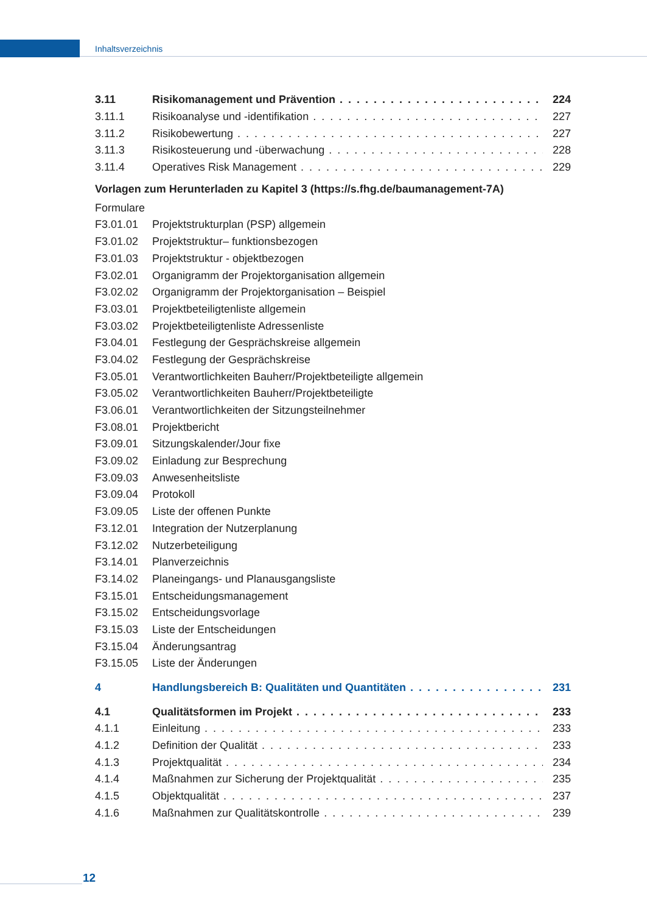Inhaltsverzeichnis
3.11 Risikomanagement und Prävention 224
3.11.1 Risikoanalyse und -identifikation 227
3.11.2 Risikobewertung 227
3.11.3 Risikosteuerung und -überwachung 228
3.11.4 Operatives Risk Management 229
Vorlagen zum Herunterladen zu Kapitel 3 (https://s.fhg.de/baumanagement-7A)
Formulare
F3.01.01 Projektstrukturplan (PSP) allgemein
F3.01.02 Projektstruktur– funktionsbezogen
F3.01.03 Projektstruktur - objektbezogen
F3.02.01 Organigramm der Projektorganisation allgemein
F3.02.02 Organigramm der Projektorganisation – Beispiel
F3.03.01 Projektbeteiligtenliste allgemein
F3.03.02 Projektbeteiligtenliste Adressenliste
F3.04.01 Festlegung der Gesprächskreise allgemein
F3.04.02 Festlegung der Gesprächskreise
F3.05.01 Verantwortlichkeiten Bauherr/Projektbeteiligte allgemein
F3.05.02 Verantwortlichkeiten Bauherr/Projektbeteiligte
F3.06.01 Verantwortlichkeiten der Sitzungsteilnehmer
F3.08.01 Projektbericht
F3.09.01 Sitzungskalender/Jour fixe
F3.09.02 Einladung zur Besprechung
F3.09.03 Anwesenheitsliste
F3.09.04 Protokoll
F3.09.05 Liste der offenen Punkte
F3.12.01 Integration der Nutzerplanung
F3.12.02 Nutzerbeteiligung
F3.14.01 Planverzeichnis
F3.14.02 Planeingangs- und Planausgangsliste
F3.15.01 Entscheidungsmanagement
F3.15.02 Entscheidungsvorlage
F3.15.03 Liste der Entscheidungen
F3.15.04 Änderungsantrag
F3.15.05 Liste der Änderungen
4 Handlungsbereich B: Qualitäten und Quantitäten 231
4.1 Qualitätsformen im Projekt 233
4.1.1 Einleitung 233
4.1.2 Definition der Qualität 233
4.1.3 Projektqualität 234
4.1.4 Maßnahmen zur Sicherung der Projektqualität 235
4.1.5 Objektqualität 237
4.1.6 Maßnahmen zur Qualitätskontrolle 239
12